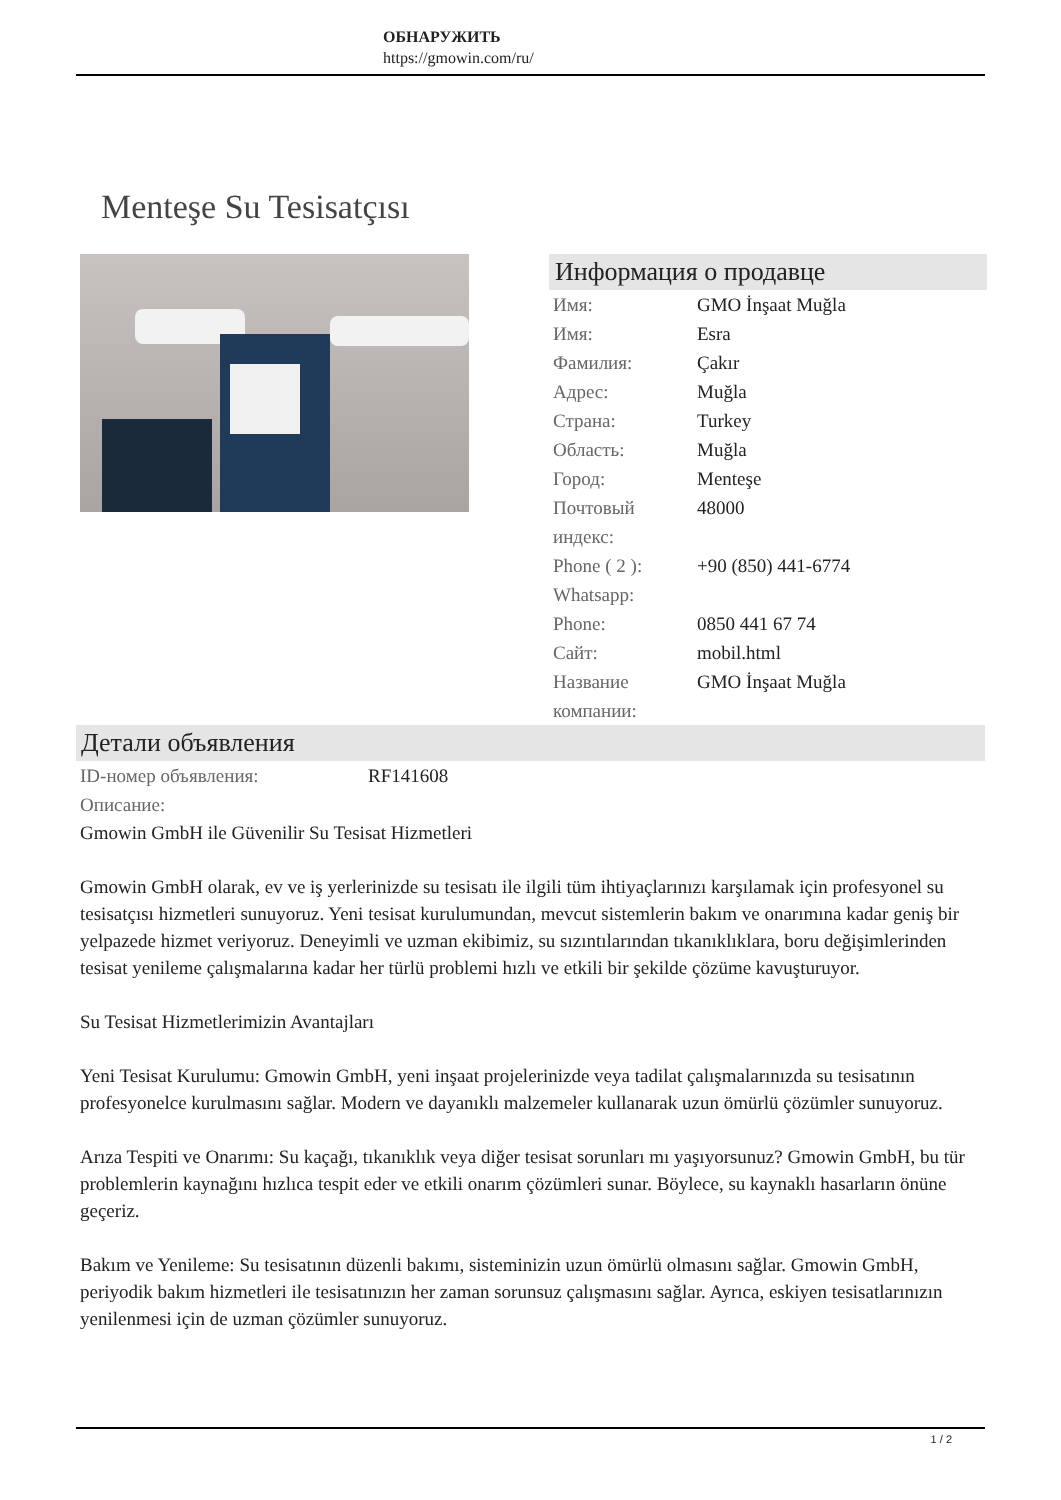ОБНАРУЖИТЬ
https://gmowin.com/ru/
Menteşe Su Tesisatçısı
Информация о продавце
| Имя: | GMO İnşaat Muğla |
| Имя: | Esra |
| Фамилия: | Çakır |
| Адрес: | Muğla |
| Страна: | Turkey |
| Область: | Muğla |
| Город: | Menteşe |
| Почтовый индекс: | 48000 |
| Phone ( 2 ): Whatsapp: | +90 (850) 441-6774 |
| Phone: | 0850 441 67 74 |
| Сайт: | mobil.html |
| Название компании: | GMO İnşaat Muğla |
Детали объявления
| ID-номер объявления: | RF141608 |
| Описание: | |
Gmowin GmbH ile Güvenilir Su Tesisat Hizmetleri
Gmowin GmbH olarak, ev ve iş yerlerinizde su tesisatı ile ilgili tüm ihtiyaçlarınızı karşılamak için profesyonel su tesisatçısı hizmetleri sunuyoruz. Yeni tesisat kurulumundan, mevcut sistemlerin bakım ve onarımına kadar geniş bir yelpazede hizmet veriyoruz. Deneyimli ve uzman ekibimiz, su sızıntılarından tıkanıklıklara, boru değişimlerinden tesisat yenileme çalışmalarına kadar her türlü problemi hızlı ve etkili bir şekilde çözüme kavuşturuyor.
Su Tesisat Hizmetlerimizin Avantajları
Yeni Tesisat Kurulumu: Gmowin GmbH, yeni inşaat projelerinizde veya tadilat çalışmalarınızda su tesisatının profesyonelce kurulmasını sağlar. Modern ve dayanıklı malzemeler kullanarak uzun ömürlü çözümler sunuyoruz.
Arıza Tespiti ve Onarımı: Su kaçağı, tıkanıklık veya diğer tesisat sorunları mı yaşıyorsunuz? Gmowin GmbH, bu tür problemlerin kaynağını hızlıca tespit eder ve etkili onarım çözümleri sunar. Böylece, su kaynaklı hasarların önüne geçeriz.
Bakım ve Yenileme: Su tesisatının düzenli bakımı, sisteminizin uzun ömürlü olmasını sağlar. Gmowin GmbH, periyodik bakım hizmetleri ile tesisatınızın her zaman sorunsuz çalışmasını sağlar. Ayrıca, eskiyen tesisatlarınızın yenilenmesi için de uzman çözümler sunuyoruz.
1 / 2